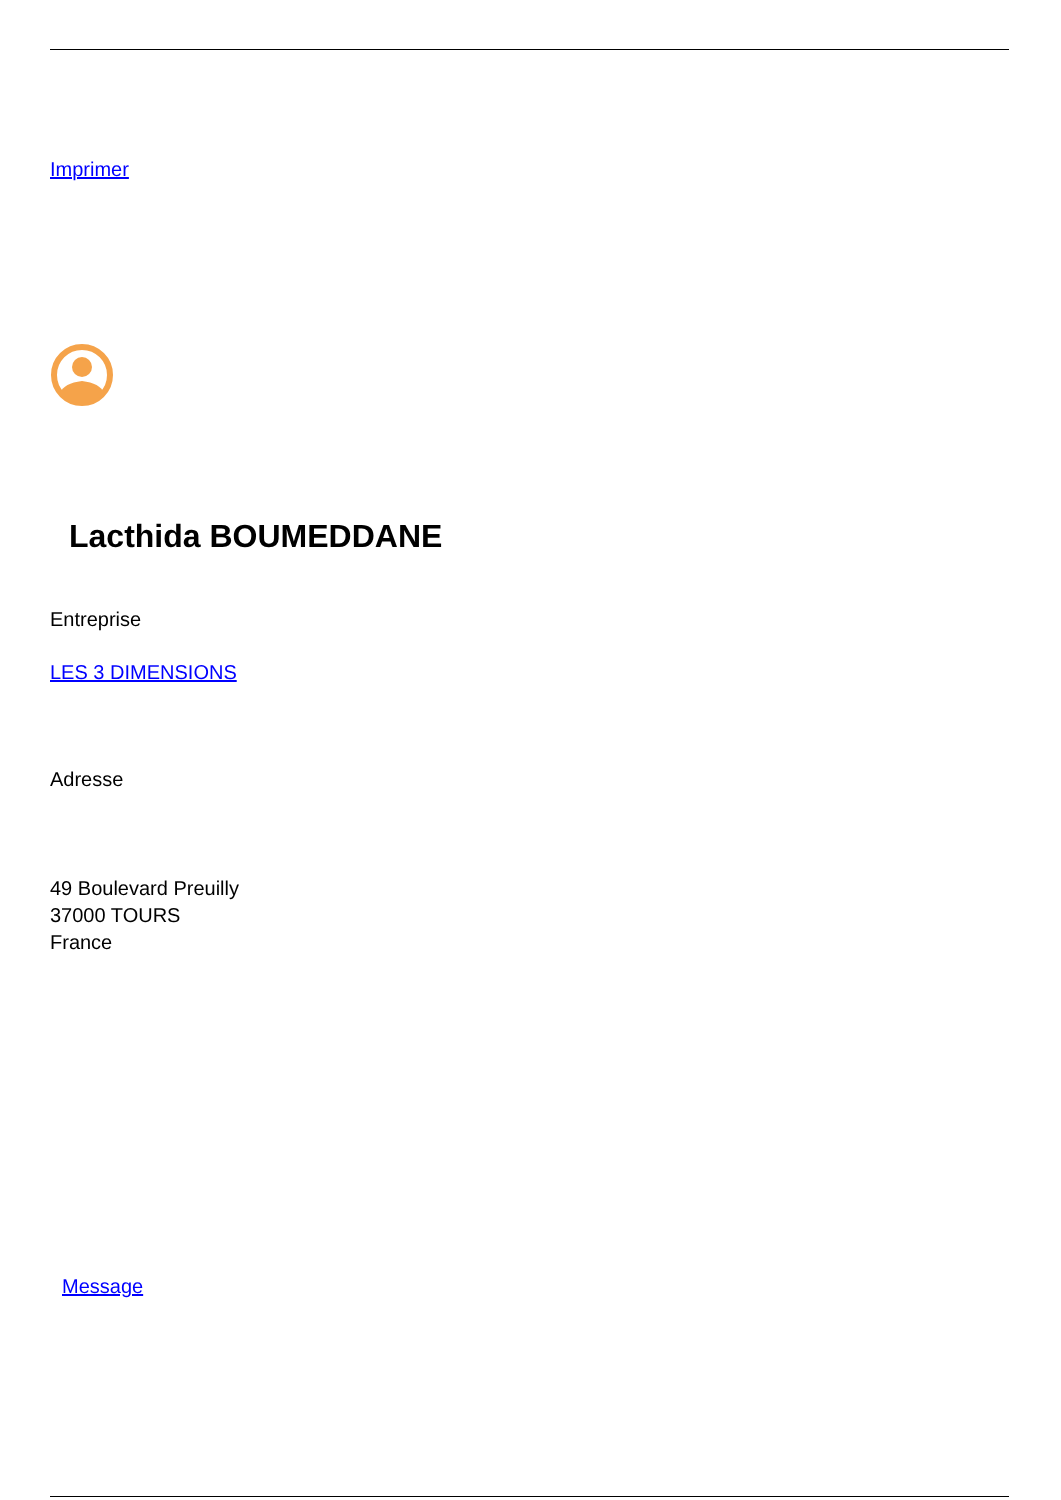Imprimer
Lacthida BOUMEDDANE
Entreprise
LES 3 DIMENSIONS
Adresse
49 Boulevard Preuilly
37000 TOURS
France
Message